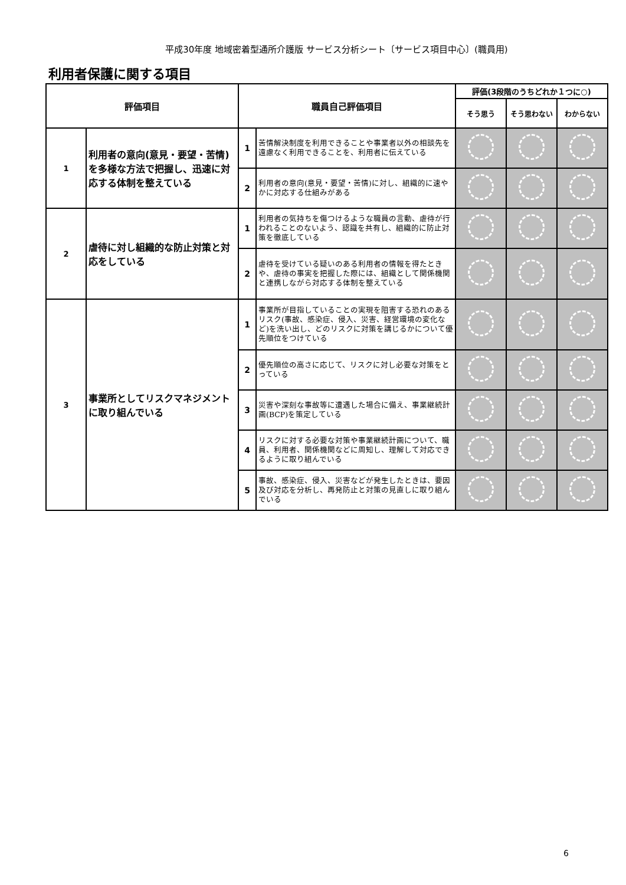平成30年度 地域密着型通所介護版 サービス分析シート〔サービス項目中心〕(職員用)
利用者保護に関する項目
| 評価項目 | | 職員自己評価項目 | | 評価(3段階のうちどれか１つに○) | | |
| --- | --- | --- | --- | --- | --- | --- |
| | | | | そう思う | そう思わない | わからない |
| 1 | 利用者の意向(意見・要望・苦情)を多様な方法で把握し、迅速に対応する体制を整えている | 1 | 苦情解決制度を利用できることや事業者以外の相談先を遠慮なく利用できることを、利用者に伝えている | | | |
| | | 2 | 利用者の意向(意見・要望・苦情)に対し、組織的に速やかに対応する仕組みがある | | | |
| 2 | 虐待に対し組織的な防止対策と対応をしている | 1 | 利用者の気持ちを傷つけるような職員の言動、虐待が行われることのないよう、認識を共有し、組織的に防止対策を徹底している | | | |
| | | 2 | 虐待を受けている疑いのある利用者の情報を得たときや、虐待の事実を把握した際には、組織として関係機関と連携しながら対応する体制を整えている | | | |
| 3 | 事業所としてリスクマネジメントに取り組んでいる | 1 | 事業所が目指していることの実現を阻害する恐れのあるリスク(事故、感染症、侵入、災害、経営環境の変化など)を洗い出し、どのリスクに対策を講じるかについて優先順位をつけている | | | |
| | | 2 | 優先順位の高さに応じて、リスクに対し必要な対策をとっている | | | |
| | | 3 | 災害や深刻な事故等に遭遇した場合に備え、事業継続計画(BCP)を策定している | | | |
| | | 4 | リスクに対する必要な対策や事業継続計画について、職員、利用者、関係機関などに周知し、理解して対応できるように取り組んでいる | | | |
| | | 5 | 事故、感染症、侵入、災害などが発生したときは、要因及び対応を分析し、再発防止と対策の見直しに取り組んでいる | | | |
6